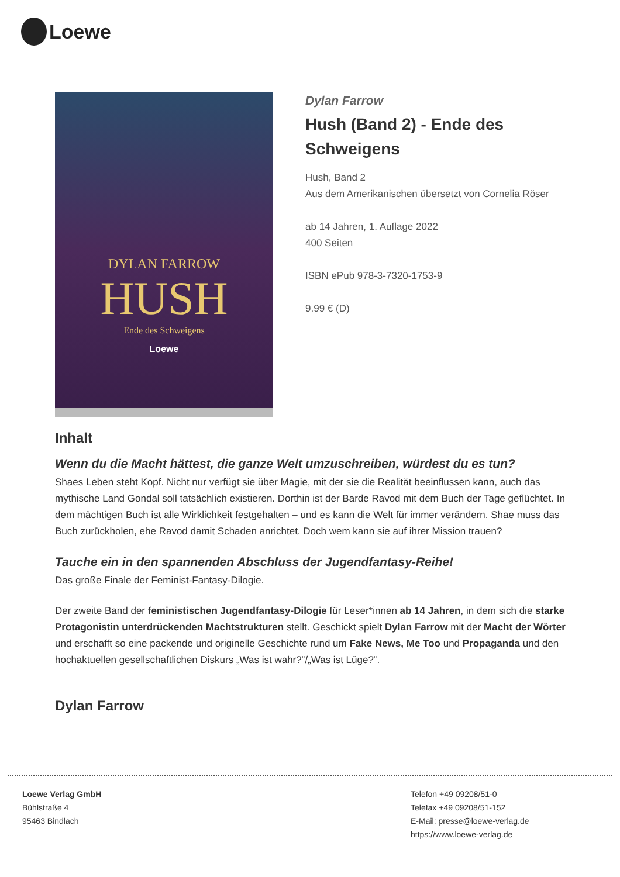Loewe
DYLAN FARROW
HUSH
Ende des Schweigens
Loewe
Dylan Farrow
Hush (Band 2) - Ende des Schweigens
Hush, Band 2
Aus dem Amerikanischen übersetzt von Cornelia Röser
ab 14 Jahren, 1. Auflage 2022
400 Seiten
ISBN ePub 978-3-7320-1753-9
9.99 € (D)
Inhalt
Wenn du die Macht hättest, die ganze Welt umzuschreiben, würdest du es tun?
Shaes Leben steht Kopf. Nicht nur verfügt sie über Magie, mit der sie die Realität beeinflussen kann, auch das mythische Land Gondal soll tatsächlich existieren. Dorthin ist der Barde Ravod mit dem Buch der Tage geflüchtet. In dem mächtigen Buch ist alle Wirklichkeit festgehalten – und es kann die Welt für immer verändern. Shae muss das Buch zurückholen, ehe Ravod damit Schaden anrichtet. Doch wem kann sie auf ihrer Mission trauen?
Tauche ein in den spannenden Abschluss der Jugendfantasy-Reihe!
Das große Finale der Feminist-Fantasy-Dilogie.
Der zweite Band der feministischen Jugendfantasy-Dilogie für Leser*innen ab 14 Jahren, in dem sich die starke Protagonistin unterdrückenden Machtstrukturen stellt. Geschickt spielt Dylan Farrow mit der Macht der Wörter und erschafft so eine packende und originelle Geschichte rund um Fake News, Me Too und Propaganda und den hochaktuellen gesellschaftlichen Diskurs „Was ist wahr?“/„Was ist Lüge?“.
Dylan Farrow
Loewe Verlag GmbH
Bühlstraße 4
95463 Bindlach
Telefon +49 09208/51-0
Telefax +49 09208/51-152
E-Mail: presse@loewe-verlag.de
https://www.loewe-verlag.de